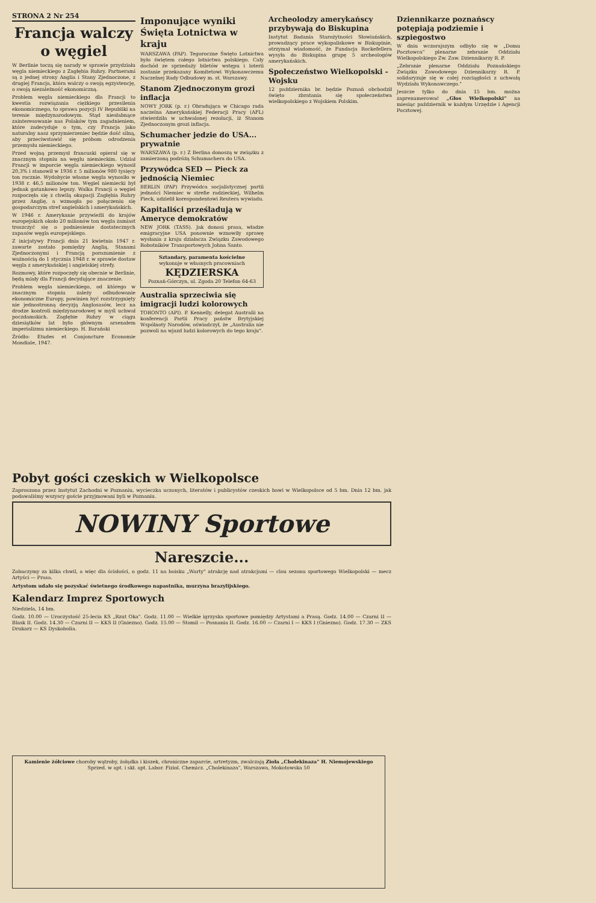STRONA 2 Nr 254
Francja walczy o węgiel
W Berlinie toczą się narady w sprawie przydziału węgla niemieckiego z Zagłębia Ruhry. Partnerami są z jednej strony Anglia i Stany Zjednoczone, z drugiej Francja, która walczy o swoją egzystencję, o swoją niezależność ekonomiczną.
Problem węgla niemieckiego dla Francji to kwestia rozwiązania ciężkiego przesilenia ekonomicznego, to sprawa pozycji IV Republiki na terenie międzynarodowym. Stąd niesłabnące zainteresowanie nas Polaków tym zagadnieniem, które zadecyduje o tym, czy Francja jako naturalny nasz sprzymierzeniec będzie dość silną, aby przeciwstawić się próbom odrodzenia przemysłu niemieckiego.
Przed wojną przemysł francuski opierał się w znacznym stopniu na węglu niemieckim. Udział Francji w imporcie węgla niemieckiego wynosił 20,3% i stanowił w 1936 r. 5 milionów 980 tysięcy ton rocznie. Wydobycie własne węgla wynosiło w 1938 r. 46,5 milionów ton. Węgiel niemiecki był jednak gatunkowo lepszy. Walka Francji o węgiel rozpoczęła się z chwilą okupacji Zagłębia Ruhry przez Anglię, a wzmogła po połączeniu się gospodarczym stref angielskich i amerykańskich.
W 1946 r. Amerykanie przywieźli do krajów europejskich około 20 milionów ton węgla zamiast troszczyć się o podniesienie dostatecznych zapasów węgla europejskiego.
Z inicjatywy Francji dnia 21 kwietnia 1947 r. zawarte zostało pomiędzy Anglią, Stanami Zjednoczonymi i Francją porozumienie z ważnością do 1 stycznia 1948 r. w sprawie dostaw węgla z amerykańskiej i angielskiej strefy.
Rozmowy, które rozpoczęły się obecnie w Berlinie, będą miały dla Francji decydujące znaczenie.
Problem węgla niemieckiego, od którego w znacznym stopniu zależy odbudowanie ekonomiczne Europy, powinien być rozstrzygnięty nie jednostronną decyzją Anglosasów, lecz na drodze kontroli międzynarodowej w myśl uchwał poczdamskich. Zagłębie Ruhry w ciągu dziesiątków lat było głównym arsenałem imperializmu niemieckiego. H. Barański
Źródło: Etudes et Conjoncture Economie Mondiale, 1947.
Imponujące wyniki Święta Lotnictwa w kraju
WARSZAWA (PAP). Tegoroczne Święto Lotnictwa było świętem całego lotnictwa polskiego. Cały dochód ze sprzedaży biletów wstępu i loterii zostanie przekazany Komitetowi Wykonawczemu Naczelnej Rady Odbudowy m. st. Warszawy.
Stanom Zjednoczonym grozi inflacja
NOWY JORK (p. r.) Obradująca w Chicago rada naczelna Amerykańskiej Federacji Pracy (AFL) stwierdziła w uchwalonej rezolucji, iż Stanom Zjednoczonym grozi inflacja.
Schumacher jedzie do USA... prywatnie
WARSZAWA (p. r.) Z Berlina donoszą w związku z zamierzoną podróżą Schumachera do USA.
Przywódca SED — Pieck za jednością Niemiec
BERLIN (PAP) Przywódca socjalistycznej partii jedności Niemiec w strefie radzieckiej, Wilhelm Pieck, udzielił korespondentowi Reutera wywiadu.
Kapitaliści prześladują w Ameryce demokratów
NEW JORK (TASS). Jak donosi prasa, władze emigracyjne USA ponownie wznowiły sprawę wysłania z kraju działacza Związku Zawodowego Robotników Transportowych Johna Santo.
Sztandary, paramenta kościelne
wykonuje w własnych pracowniach
KĘDZIERSKA
Poznań-Górczyn, ul. Zgoda 20 Telefon 64-63
Australia sprzeciwia się imigracji ludzi kolorowych
TORONTO (API). P. Kennelly, delegat Australii na konferencji Partii Pracy państw Brytyjskiej Wspólnoty Narodów, oświadczył, że „Australia nie pozwoli na wjazd ludzi kolorowych do tego kraju".
Archeolodzy amerykańscy przybywają do Biskupina
Instytut Badania Starożytności Słowiańskich, prowadzący prace wykopaliskowe w Biskupinie, otrzymał wiadomość, że Fundacja Rockefellera wysyła do Biskupina grupę 5 archeologów amerykańskich.
Społeczeństwo Wielkopolski - Wojsku
12 października br. będzie Poznań obchodził święto zbratania się społeczeństwa wielkopolskiego z Wojskiem Polskim.
Dziennikarze poznańscy potępiają podziemie i szpiegostwo
W dniu wczorajszym odbyło się w „Domu Pocztowca" plenarne zebranie Oddziału Wielkopolskiego Zw. Zaw. Dziennikarzy R. P.
„Zebranie plenarne Oddziału Poznańskiego Związku Zawodowego Dziennikarzy R. P. solidaryzuje się w całej rozciągłości z uchwałą Wydziału Wykonawczego."
Jeszcze tylko do dnia 15 bm. można zaprenumerować „Głos Wielkopolski" na miesiąc październik w każdym Urzędzie i Agencji Pocztowej.
Pobyt gości czeskich w Wielkopolsce
Zaproszona przez Instytut Zachodni w Poznaniu, wycieczka uczonych, literatów i publicystów czeskich bawi w Wielkopolsce od 5 bm. Dnia 12 bm. jak podawaliśmy wszyscy goście przyjmowani byli w Poznaniu.
NOWINY Sportowe
Nareszcie...
Zobaczymy za kilka chwil, a więc dla ścisłości, o godz. 11 na boisku „Warty" atrakcję nad atrakcjami — clou sezonu sportowego Wielkopolski — mecz Artyści — Prasa.
Artystom udało się pozyskać świetnego środkowego napastnika, murzyna brazylijskiego.
Kalendarz Imprez Sportowych
Niedziela, 14 bm.
Godz. 10.00 — Uroczystość 25-lecia KS „Rzut Oka". Godz. 11.00 — Wielkie igrzyska sportowe pomiędzy Artystami a Prasą. Godz. 14.00 — Czarni II — Blask II. Godz. 14.30 — Czarni II — KKS II (Gniezno). Godz. 15.00 — Stomil — Posnania II. Godz. 16.00 — Czarni I — KKS I (Gniezno). Godz. 17.30 — ZKS Drukarz — KS Dyskobolia.
Kamienie żółciowe choroby wątroby, żołądka i kiszek, chroniczne zaparcie, artretyzm, zwalczają Zioła „Cholekinaza" H. Niemojewskiego Sprzed. w apt. i skł. apt. Labor. Fiziol. Chemicz. „Cholekinaza", Warszawa, Mokotowska 50